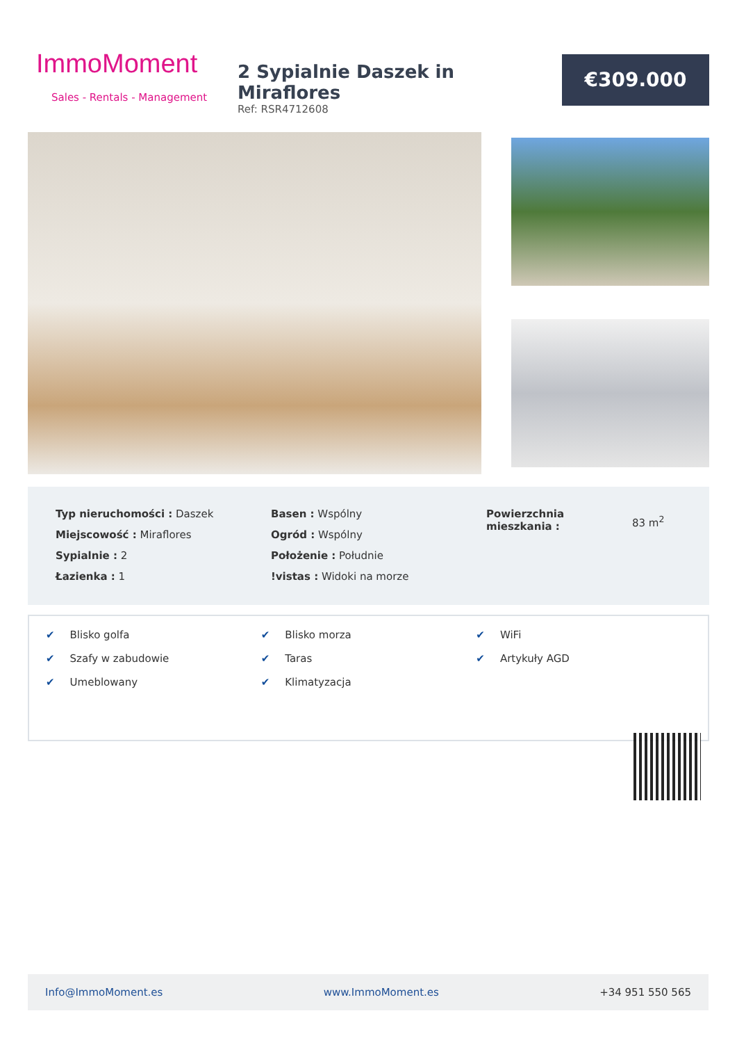ImmoMoment
Sales - Rentals - Management
2 Sypialnie Daszek in Miraflores
Ref: RSR4712608
€309.000
| Typ nieruchomości : Daszek |
| Miejscowość : Miraflores |
| Sypialnie : 2 |
| Łazienka : 1 |
| Basen : Wspólny |
| Ogród : Wspólny |
| Położenie : Południe |
| !vistas : Widoki na morze |
| Powierzchnia mieszkania : | 83 m<sup>2</sup> |
✔ Blisko golfa
✔ Szafy w zabudowie
✔ Umeblowany
✔ Blisko morza
✔ Taras
✔ Klimatyzacja
✔ WiFi
✔ Artykuły AGD
Info@ImmoMoment.es www.ImmoMoment.es +34 951 550 565